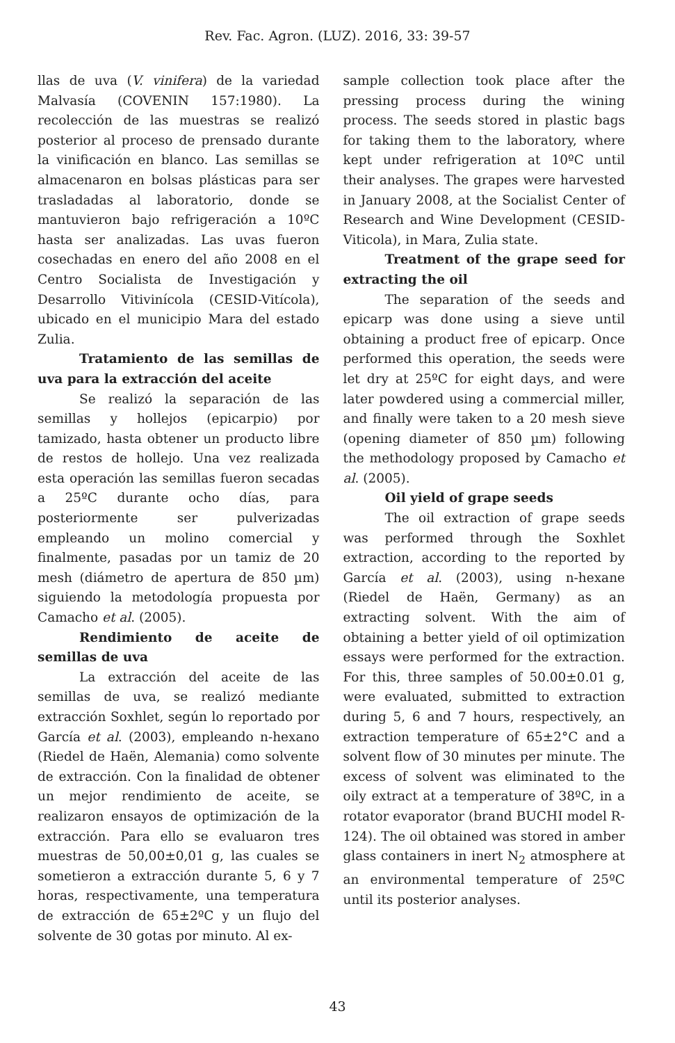Rev. Fac. Agron. (LUZ). 2016, 33: 39-57
llas de uva (V. vinifera) de la variedad Malvasía (COVENIN 157:1980). La recolección de las muestras se realizó posterior al proceso de prensado durante la vinificación en blanco. Las semillas se almacenaron en bolsas plásticas para ser trasladadas al laboratorio, donde se mantuvieron bajo refrigeración a 10ºC hasta ser analizadas. Las uvas fueron cosechadas en enero del año 2008 en el Centro Socialista de Investigación y Desarrollo Vitivinícola (CESID-Vitícola), ubicado en el municipio Mara del estado Zulia.
Tratamiento de las semillas de uva para la extracción del aceite
Se realizó la separación de las semillas y hollejos (epicarpio) por tamizado, hasta obtener un producto libre de restos de hollejo. Una vez realizada esta operación las semillas fueron secadas a 25ºC durante ocho días, para posteriormente ser pulverizadas empleando un molino comercial y finalmente, pasadas por un tamiz de 20 mesh (diámetro de apertura de 850 µm) siguiendo la metodología propuesta por Camacho et al. (2005).
Rendimiento de aceite de semillas de uva
La extracción del aceite de las semillas de uva, se realizó mediante extracción Soxhlet, según lo reportado por García et al. (2003), empleando n-hexano (Riedel de Haën, Alemania) como solvente de extracción. Con la finalidad de obtener un mejor rendimiento de aceite, se realizaron ensayos de optimización de la extracción. Para ello se evaluaron tres muestras de 50,00±0,01 g, las cuales se sometieron a extracción durante 5, 6 y 7 horas, respectivamente, una temperatura de extracción de 65±2ºC y un flujo del solvente de 30 gotas por minuto. Al ex-
sample collection took place after the pressing process during the wining process. The seeds stored in plastic bags for taking them to the laboratory, where kept under refrigeration at 10ºC until their analyses. The grapes were harvested in January 2008, at the Socialist Center of Research and Wine Development (CESID-Viticola), in Mara, Zulia state.
Treatment of the grape seed for extracting the oil
The separation of the seeds and epicarp was done using a sieve until obtaining a product free of epicarp. Once performed this operation, the seeds were let dry at 25ºC for eight days, and were later powdered using a commercial miller, and finally were taken to a 20 mesh sieve (opening diameter of 850 µm) following the methodology proposed by Camacho et al. (2005).
Oil yield of grape seeds
The oil extraction of grape seeds was performed through the Soxhlet extraction, according to the reported by García et al. (2003), using n-hexane (Riedel de Haën, Germany) as an extracting solvent. With the aim of obtaining a better yield of oil optimization essays were performed for the extraction. For this, three samples of 50.00±0.01 g, were evaluated, submitted to extraction during 5, 6 and 7 hours, respectively, an extraction temperature of 65±2°C and a solvent flow of 30 minutes per minute. The excess of solvent was eliminated to the oily extract at a temperature of 38ºC, in a rotator evaporator (brand BUCHI model R-124). The oil obtained was stored in amber glass containers in inert N<sub>2</sub> atmosphere at an environmental temperature of 25ºC until its posterior analyses.
43